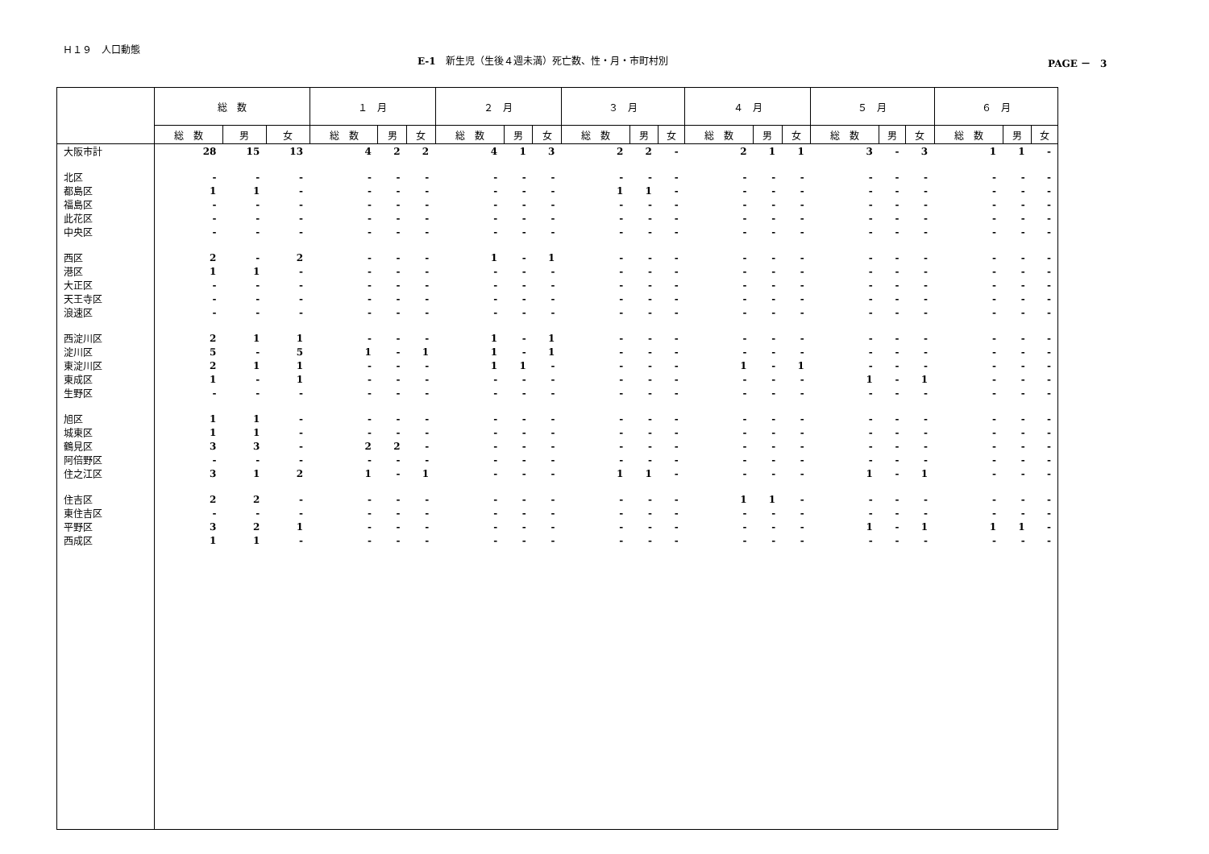Ｈ１９　人口動態
E-1　新生児（生後４週未満）死亡数、性・月・市町村別
PAGE －　3
| | 総 数 | | | １ 月 | | | ２ 月 | | | ３ 月 | | | ４ 月 | | | ５ 月 | | | ６ 月 | | |
| --- | --- | --- | --- | --- | --- | --- | --- | --- | --- | --- | --- | --- | --- | --- | --- | --- | --- | --- | --- | --- | --- |
| | 総 数 | 男 | 女 | 総 数 | 男 | 女 | 総 数 | 男 | 女 | 総 数 | 男 | 女 | 総 数 | 男 | 女 | 総 数 | 男 | 女 | 総 数 | 男 | 女 |
| 大阪市計 | 28 | 15 | 13 | 4 | 2 | 2 | 4 | 1 | 3 | 2 | 2 | - | 2 | 1 | 1 | 3 | - | 3 | 1 | 1 | - |
| 北区 | - | - | - | - | - | - | - | - | - | - | - | - | - | - | - | - | - | - | - | - | - |
| 都島区 | 1 | 1 | - | - | - | - | - | - | - | 1 | 1 | - | - | - | - | - | - | - | - | - | - |
| 福島区 | - | - | - | - | - | - | - | - | - | - | - | - | - | - | - | - | - | - | - | - | - |
| 此花区 | - | - | - | - | - | - | - | - | - | - | - | - | - | - | - | - | - | - | - | - | - |
| 中央区 | - | - | - | - | - | - | - | - | - | - | - | - | - | - | - | - | - | - | - | - | - |
| 西区 | 2 | - | 2 | - | - | - | 1 | - | 1 | - | - | - | - | - | - | - | - | - | - | - | - |
| 港区 | 1 | 1 | - | - | - | - | - | - | - | - | - | - | - | - | - | - | - | - | - | - | - |
| 大正区 | - | - | - | - | - | - | - | - | - | - | - | - | - | - | - | - | - | - | - | - | - |
| 天王寺区 | - | - | - | - | - | - | - | - | - | - | - | - | - | - | - | - | - | - | - | - | - |
| 浪速区 | - | - | - | - | - | - | - | - | - | - | - | - | - | - | - | - | - | - | - | - | - |
| 西淀川区 | 2 | 1 | 1 | - | - | - | 1 | - | 1 | - | - | - | - | - | - | - | - | - | - | - | - |
| 淀川区 | 5 | - | 5 | 1 | - | 1 | 1 | - | 1 | - | - | - | - | - | - | - | - | - | - | - | - |
| 東淀川区 | 2 | 1 | 1 | - | - | - | 1 | 1 | - | - | - | - | 1 | - | 1 | - | - | - | - | - | - |
| 東成区 | 1 | - | 1 | - | - | - | - | - | - | - | - | - | - | - | - | 1 | - | 1 | - | - | - |
| 生野区 | - | - | - | - | - | - | - | - | - | - | - | - | - | - | - | - | - | - | - | - | - |
| 旭区 | 1 | 1 | - | - | - | - | - | - | - | - | - | - | - | - | - | - | - | - | - | - | - |
| 城東区 | 1 | 1 | - | - | - | - | - | - | - | - | - | - | - | - | - | - | - | - | - | - | - |
| 鶴見区 | 3 | 3 | - | 2 | 2 | - | - | - | - | - | - | - | - | - | - | - | - | - | - | - | - |
| 阿倍野区 | - | - | - | - | - | - | - | - | - | - | - | - | - | - | - | - | - | - | - | - | - |
| 住之江区 | 3 | 1 | 2 | 1 | - | 1 | - | - | - | 1 | 1 | - | - | - | - | 1 | - | 1 | - | - | - |
| 住吉区 | 2 | 2 | - | - | - | - | - | - | - | - | - | - | 1 | 1 | - | - | - | - | - | - | - |
| 東住吉区 | - | - | - | - | - | - | - | - | - | - | - | - | - | - | - | - | - | - | - | - | - |
| 平野区 | 3 | 2 | 1 | - | - | - | - | - | - | - | - | - | - | - | - | 1 | - | 1 | 1 | 1 | - |
| 西成区 | 1 | 1 | - | - | - | - | - | - | - | - | - | - | - | - | - | - | - | - | - | - | - |